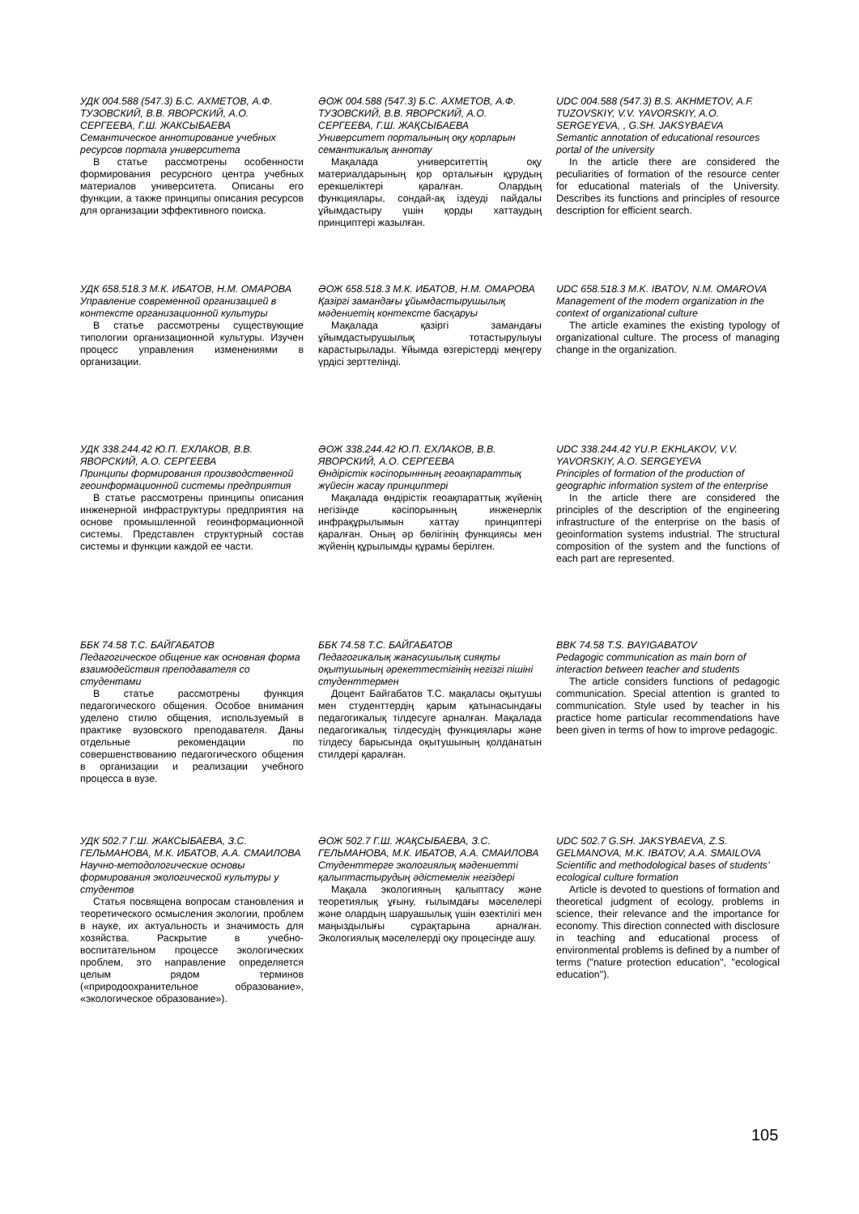УДК 004.588 (547.3) Б.С. АХМЕТОВ, А.Ф. ТУЗОВСКИЙ, В.В. ЯВОРСКИЙ, А.О. СЕРГЕЕВА, Г.Ш. ЖАКСЫБАЕВА
Семантическое аннотирование учебных ресурсов портала университета
В статье рассмотрены особенности формирования ресурсного центра учебных материалов университета. Описаны его функции, а также принципы описания ресурсов для организации эффективного поиска.
ӘОЖ 004.588 (547.3) Б.С. АХМЕТОВ, А.Ф. ТУЗОВСКИЙ, В.В. ЯВОРСКИЙ, А.О. СЕРГЕЕВА, Г.Ш. ЖАҚСЫБАЕВА
Университет порталының оқу қорларын семантикалық аннотау
Мақалада университеттің оқу материалдарының қор орталығын құрудың ерекшеліктері қаралған. Олардың функциялары, сондай-ақ іздеуді пайдалы ұйымдастыру үшін қорды хаттаудың принциптері жазылған.
UDC 004.588 (547.3) B.S. AKHMETOV, A.F. TUZOVSKIY, V.V. YAVORSKIY, A.O. SERGEYEVA, , G.SH. JAKSYBAEVA
Semantic annotation of educational resources portal of the university
In the article there are considered the peculiarities of formation of the resource center for educational materials of the University. Describes its functions and principles of resource description for efficient search.
УДК 658.518.3 М.К. ИБАТОВ, Н.М. ОМАРОВА
Управление современной организацией в контексте организационной культуры
В статье рассмотрены существующие типологии организационной культуры. Изучен процесс управления изменениями в организации.
ӘОЖ 658.518.3 М.К. ИБАТОВ, Н.М. ОМАРОВА
Қазіргі замандағы ұйымдастырушылық мәдениетің контексте басқаруы
Мақалада қазіргі замандағы ұйымдастырушылық тотастырулыуы карастырылады. Ұйымда өзгерістерді меңгеру үрдісі зерттелінді.
UDC 658.518.3 M.K. IBATOV, N.M. OMAROVA
Management of the modern organization in the context of organizational culture
The article examines the existing typology of organizational culture. The process of managing change in the organization.
УДК 338.244.42 Ю.П. ЕХЛАКОВ, В.В. ЯВОРСКИЙ, А.О. СЕРГЕЕВА
Принципы формирования производственной геоинформационной системы предприятия
В статье рассмотрены принципы описания инженерной инфраструктуры предприятия на основе промышленной геоинформационной системы. Представлен структурный состав системы и функции каждой ее части.
ӘОЖ 338.244.42 Ю.П. ЕХЛАКОВ, В.В. ЯВОРСКИЙ, А.О. СЕРГЕЕВА
Өндірістік кәсіпорыннның геоақпараттық жүйесін жасау принциптері
Мақалада өндірістік геоақпараттық жүйенің негізінде кәсіпорынның инженерлік инфрақұрылымын хаттау принциптері қаралған. Оның әр бөлігінің функциясы мен жүйенің құрылымды құрамы берілген.
UDC 338.244.42 YU.P. EKHLAKOV, V.V. YAVORSKIY, A.O. SERGEYEVA
Principles of formation of the production of geographic information system of the enterprise
In the article there are considered the principles of the description of the engineering infrastructure of the enterprise on the basis of geoinformation systems industrial. The structural composition of the system and the functions of each part are represented.
ББК 74.58 Т.С. БАЙГАБАТОВ
Педагогическое общение как основная форма взаимодействия преподавателя со студентами
В статье рассмотрены функция педагогического общения. Особое внимания уделено стилю общения, используемый в практике вузовского преподавателя. Даны отдельные рекомендации по совершенствованию педагогического общения в организации и реализации учебного процесса в вузе.
ББК 74.58 Т.С. БАЙГАБАТОВ
Педагогикалық жанасушылық сияқты оқытушының әрекеттестігінің негізгі пішіні студенттермен
Доцент Байгабатов Т.С. мақаласы оқытушы мен студенттердің қарым қатынасындағы педагогикалық тілдесуге арналған. Мақалада педагогикалық тілдесудің функциялары және тілдесу барысында оқытушының қолданатын стилдері қаралған.
BBK 74.58 T.S. BAYIGABATOV
Pedagogic communication as main born of interaction between teacher and students
The article considers functions of pedagogic communication. Special attention is granted to communication. Style used by teacher in his practice home particular recommendations have been given in terms of how to improve pedagogic.
УДК 502.7 Г.Ш. ЖАКСЫБАЕВА, З.С. ГЕЛЬМАНОВА, М.К. ИБАТОВ, А.А. СМАИЛОВА
Научно-методологические основы формирования экологической культуры у студентов
Статья посвящена вопросам становления и теоретического осмысления экологии, проблем в науке, их актуальность и значимость для хозяйства. Раскрытие в учебно-воспитательном процессе экологических проблем, это направление определяется целым рядом терминов («природоохранительное образование», «экологическое образование»).
ӘОЖ 502.7 Г.Ш. ЖАҚСЫБАЕВА, З.С. ГЕЛЬМАНОВА, М.К. ИБАТОВ, А.А. СМАИЛОВА
Студенттерге экологиялық мәдениетті қалыптастырудың әдістемелік негіздері
Мақала экологияның қалыптасу және теоретиялық ұғыну, ғылымдағы мәселелері және олардың шаруашылық үшін өзектілігі мен маңыздылығы сұрақтарына арналған. Экологиялық мәселелерді оқу процесінде ашу.
UDC 502.7 G.SH. JAKSYBAEVA, Z.S. GELMANOVA, M.K. IBATOV, A.A. SMAILOVA
Scientific and methodological bases of students’ ecological culture formation
Article is devoted to questions of formation and theoretical judgment of ecology, problems in science, their relevance and the importance for economy. This direction connected with disclosure in teaching and educational process of environmental problems is defined by a number of terms ("nature protection education", "ecological education").
105